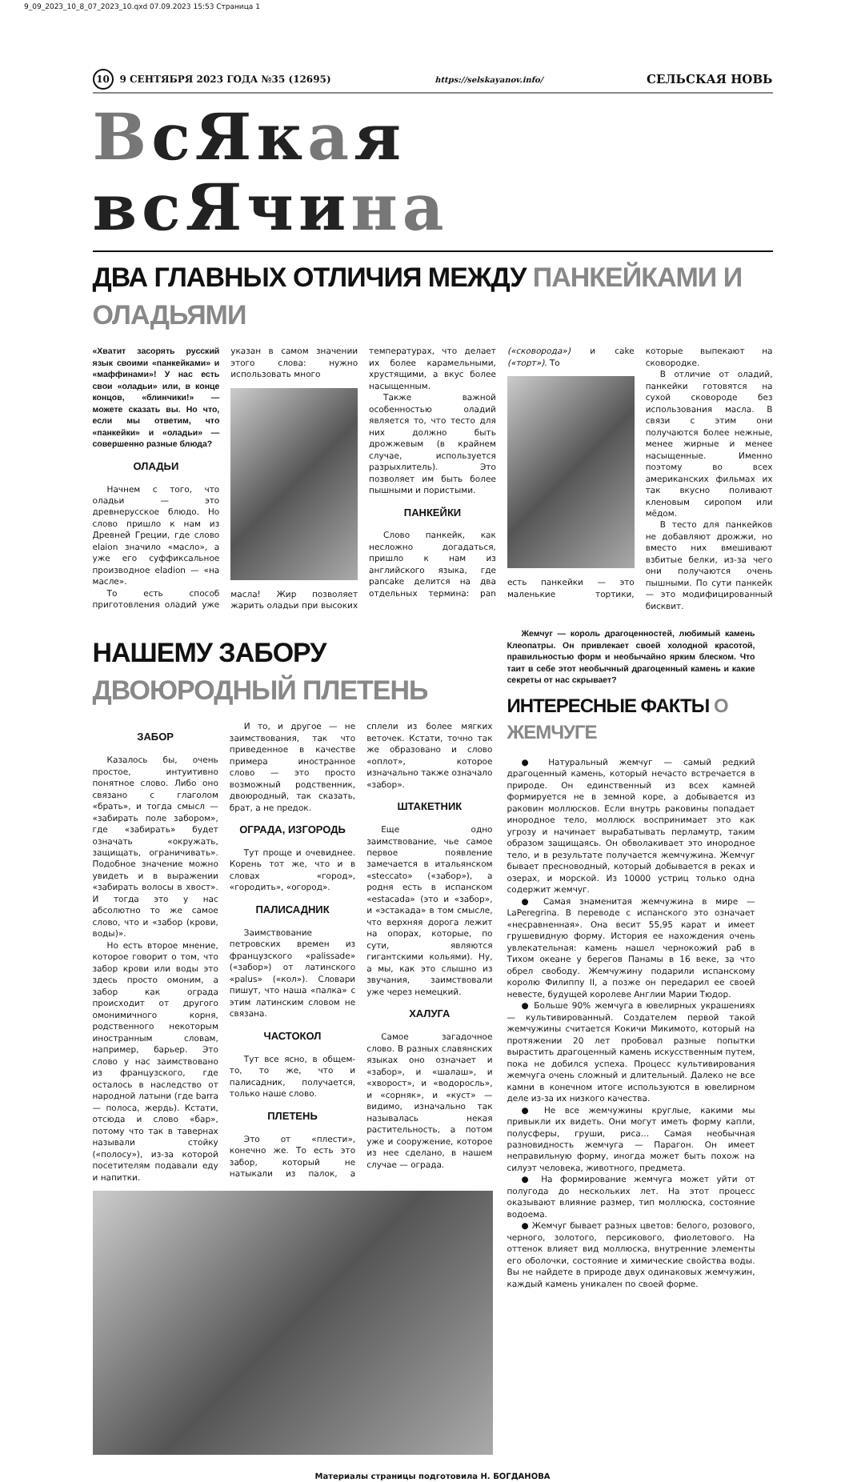9_09_2023_10_8_07_2023_10.qxd 07.09.2023 15:53 Страница 1
10 9 СЕНТЯБРЯ 2023 ГОДА №35 (12695) https://selskayanov.info/ СЕЛЬСКАЯ НОВЬ
ВсЯкая всЯчина
ДВА ГЛАВНЫХ ОТЛИЧИЯ МЕЖДУ ПАНКЕЙКАМИ И ОЛАДЬЯМИ
«Хватит засорять русский язык своими «панкейками» и «маффинами»! У нас есть свои «оладьи» или, в конце концов, «блинчики!» — можете сказать вы. Но что, если мы ответим, что «панкейки» и «оладьи» — совершенно разные блюда?
ОЛАДЬИ
Начнем с того, что оладьи — это древнерусское блюдо. Но слово пришло к нам из Древней Греции, где слово elaion значило «масло», а уже его суффиксальное производное eladion — «на масле».
То есть способ приготовления оладий уже указан в самом значении этого слова: нужно использовать много
масла! Жир позволяет жарить оладьи при высоких температурах, что делает их более карамельными, хрустящими, а вкус более насыщенным.
Также важной особенностью оладий является то, что тесто для них должно быть дрожжевым (в крайнем случае, используется разрыхлитель). Это позволяет им быть более пышными и пористыми.
ПАНКЕЙКИ
Слово панкейк, как несложно догадаться, пришло к нам из английского языка, где pancake делится на два отдельных термина: pan («сковорода») и cake («торт»). То
есть панкейки — это маленькие тортики, которые выпекают на сковородке.
В отличие от оладий, панкейки готовятся на сухой сковороде без использования масла. В связи с этим они получаются более нежные, менее жирные и менее насыщенные. Именно поэтому во всех американских фильмах их так вкусно поливают кленовым сиропом или мёдом.
В тесто для панкейков не добавляют дрожжи, но вместо них вмешивают взбитые белки, из-за чего они получаются очень пышными. По сути панкейк — это модифицированный бисквит.
НАШЕМУ ЗАБОРУ ДВОЮРОДНЫЙ ПЛЕТЕНЬ
ЗАБОР
Казалось бы, очень простое, интуитивно понятное слово. Либо оно связано с глаголом «брать», и тогда смысл — «забирать поле забором», где «забирать» будет означать «окружать, защищать, ограничивать». Подобное значение можно увидеть и в выражении «забирать волосы в хвост». И тогда это у нас абсолютно то же самое слово, что и «забор (крови, воды)».
Но есть второе мнение, которое говорит о том, что забор крови или воды это здесь просто омоним, а забор как ограда происходит от другого омонимичного корня, родственного некоторым иностранным словам, например, барьер. Это слово у нас заимствовано из французского, где осталось в наследство от народной латыни (где barra — полоса, жердь). Кстати, отсюда и слово «бар», потому что так в тавернах называли стойку («полосу»), из-за которой посетителям подавали еду и напитки.
И то, и другое — не заимствования, так что приведенное в качестве примера иностранное слово — это просто возможный родственник, двоюродный, так сказать, брат, а не предок.
ОГРАДА, ИЗГОРОДЬ
Тут проще и очевиднее. Корень тот же, что и в словах «город», «городить», «огород».
ПАЛИСАДНИК
Заимствование петровских времен из французского «palissade» («забор») от латинского «palus» («кол»). Словари пишут, что наша «палка» с этим латинским словом не связана.
ЧАСТОКОЛ
Тут все ясно, в общем-то, то же, что и палисадник, получается, только наше слово.
ПЛЕТЕНЬ
Это от «плести», конечно же. То есть это забор, который не натыкали из палок, а сплели из более мягких веточек. Кстати, точно так же образовано и слово «оплот», которое изначально также означало «забор».
ШТАКЕТНИК
Еще одно заимствование, чье самое первое появление замечается в итальянском «steccato» («забор»), а родня есть в испанском «estacada» (это и «забор», и «эстакада» в том смысле, что верхняя дорога лежит на опорах, которые, по сути, являются гигантскими кольями). Ну, а мы, как это слышно из звучания, заимствовали уже через немецкий.
ХАЛУГА
Самое загадочное слово. В разных славянских языках оно означает и «забор», и «шалаш», и «хворост», и «водоросль», и «сорняк», и «куст» — видимо, изначально так называлась некая растительность, а потом уже и сооружение, которое из нее сделано, в нашем случае — ограда.
Жемчуг — король драгоценностей, любимый камень Клеопатры. Он привлекает своей холодной красотой, правильностью форм и необычайно ярким блеском. Что таит в себе этот необычный драгоценный камень и какие секреты от нас скрывает?
ИНТЕРЕСНЫЕ ФАКТЫ О ЖЕМЧУГЕ
● Натуральный жемчуг — самый редкий драгоценный камень, который нечасто встречается в природе. Он единственный из всех камней формируется не в земной коре, а добывается из раковин моллюсков. Если внутрь раковины попадает инородное тело, моллюск воспринимает это как угрозу и начинает вырабатывать перламутр, таким образом защищаясь. Он обволакивает это инородное тело, и в результате получается жемчужина. Жемчуг бывает пресноводный, который добывается в реках и озерах, и морской. Из 10000 устриц только одна содержит жемчуг.
● Самая знаменитая жемчужина в мире — LaPeregrina. В переводе с испанского это означает «несравненная». Она весит 55,95 карат и имеет грушевидную форму. История ее нахождения очень увлекательная: камень нашел чернокожий раб в Тихом океане у берегов Панамы в 16 веке, за что обрел свободу. Жемчужину подарили испанскому королю Филиппу II, а позже он передарил ее своей невесте, будущей королеве Англии Марии Тюдор.
● Больше 90% жемчуга в ювелирных украшениях — культивированный. Создателем первой такой жемчужины считается Кокичи Микимото, который на протяжении 20 лет пробовал разные попытки вырастить драгоценный камень искусственным путем, пока не добился успеха. Процесс культивирования жемчуга очень сложный и длительный. Далеко не все камни в конечном итоге используются в ювелирном деле из-за их низкого качества.
● Не все жемчужины круглые, какими мы привыкли их видеть. Они могут иметь форму капли, полусферы, груши, риса… Самая необычная разновидность жемчуга — Парагон. Он имеет неправильную форму, иногда может быть похож на силуэт человека, животного, предмета.
● На формирование жемчуга может уйти от полугода до нескольких лет. На этот процесс оказывают влияние размер, тип моллюска, состояние водоема.
● Жемчуг бывает разных цветов: белого, розового, черного, золотого, персикового, фиолетового. На оттенок влияет вид моллюска, внутренние элементы его оболочки, состояние и химические свойства воды. Вы не найдете в природе двух одинаковых жемчужин, каждый камень уникален по своей форме.
Материалы страницы подготовила Н. БОГДАНОВА